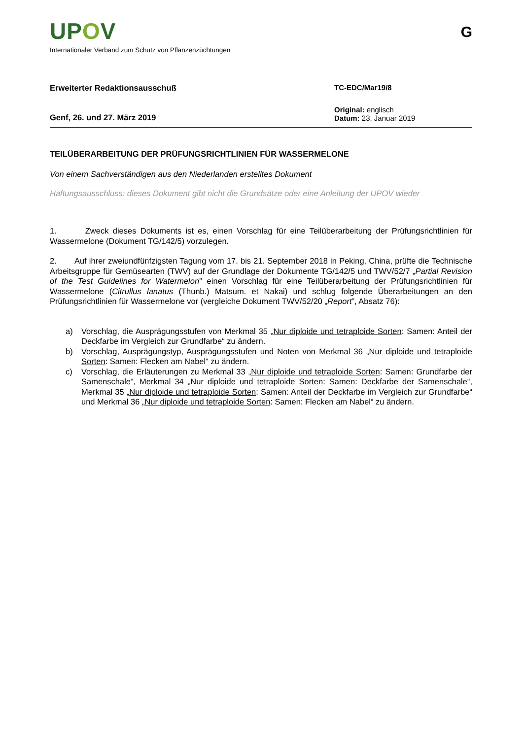UPOV
G
Internationaler Verband zum Schutz von Pflanzenzüchtungen
Erweiterter Redaktionsausschuß TC-EDC/Mar19/8
Genf, 26. und 27. März 2019
Original: englisch
Datum: 23. Januar 2019
TEILÜBERARBEITUNG DER PRÜFUNGSRICHTLINIEN FÜR WASSERMELONE
Von einem Sachverständigen aus den Niederlanden erstelltes Dokument
Haftungsausschluss: dieses Dokument gibt nicht die Grundsätze oder eine Anleitung der UPOV wieder
1. Zweck dieses Dokuments ist es, einen Vorschlag für eine Teilüberarbeitung der Prüfungsrichtlinien für Wassermelone (Dokument TG/142/5) vorzulegen.
2. Auf ihrer zweiundfünfzigsten Tagung vom 17. bis 21. September 2018 in Peking, China, prüfte die Technische Arbeitsgruppe für Gemüsearten (TWV) auf der Grundlage der Dokumente TG/142/5 und TWV/52/7 „Partial Revision of the Test Guidelines for Watermelon” einen Vorschlag für eine Teilüberarbeitung der Prüfungsrichtlinien für Wassermelone (Citrullus lanatus (Thunb.) Matsum. et Nakai) und schlug folgende Überarbeitungen an den Prüfungsrichtlinien für Wassermelone vor (vergleiche Dokument TWV/52/20 „Report”, Absatz 76):
a) Vorschlag, die Ausprägungsstufen von Merkmal 35 „Nur diploide und tetraploide Sorten: Samen: Anteil der Deckfarbe im Vergleich zur Grundfarbe“ zu ändern.
b) Vorschlag, Ausprägungstyp, Ausprägungsstufen und Noten von Merkmal 36 „Nur diploide und tetraploide Sorten: Samen: Flecken am Nabel“ zu ändern.
c) Vorschlag, die Erläuterungen zu Merkmal 33 „Nur diploide und tetraploide Sorten: Samen: Grundfarbe der Samenschale“, Merkmal 34 „Nur diploide und tetraploide Sorten: Samen: Deckfarbe der Samenschale“, Merkmal 35 „Nur diploide und tetraploide Sorten: Samen: Anteil der Deckfarbe im Vergleich zur Grundfarbe“ und Merkmal 36 „Nur diploide und tetraploide Sorten: Samen: Flecken am Nabel“ zu ändern.